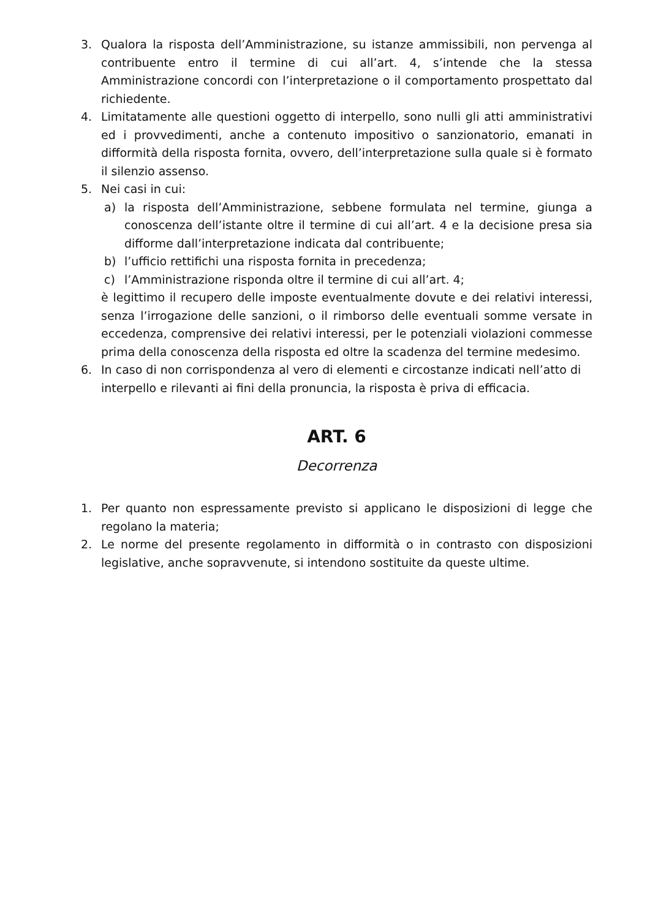3. Qualora la risposta dell’Amministrazione, su istanze ammissibili, non pervenga al contribuente entro il termine di cui all’art. 4, s’intende che la stessa Amministrazione concordi con l’interpretazione o il comportamento prospettato dal richiedente.
4. Limitatamente alle questioni oggetto di interpello, sono nulli gli atti amministrativi ed i provvedimenti, anche a contenuto impositivo o sanzionatorio, emanati in difformità della risposta fornita, ovvero, dell’interpretazione sulla quale si è formato il silenzio assenso.
5. Nei casi in cui:
a) la risposta dell’Amministrazione, sebbene formulata nel termine, giunga a conoscenza dell’istante oltre il termine di cui all’art. 4 e la decisione presa sia difforme dall’interpretazione indicata dal contribuente;
b) l’ufficio rettifichi una risposta fornita in precedenza;
c) l’Amministrazione risponda oltre il termine di cui all’art. 4;
è legittimo il recupero delle imposte eventualmente dovute e dei relativi interessi, senza l’irrogazione delle sanzioni, o il rimborso delle eventuali somme versate in eccedenza, comprensive dei relativi interessi, per le potenziali violazioni commesse prima della conoscenza della risposta ed oltre la scadenza del termine medesimo.
6. In caso di non corrispondenza al vero di elementi e circostanze indicati nell’atto di interpello e rilevanti ai fini della pronuncia, la risposta è priva di efficacia.
ART. 6
Decorrenza
1. Per quanto non espressamente previsto si applicano le disposizioni di legge che regolano la materia;
2. Le norme del presente regolamento in difformità o in contrasto con disposizioni legislative, anche sopravvenute, si intendono sostituite da queste ultime.